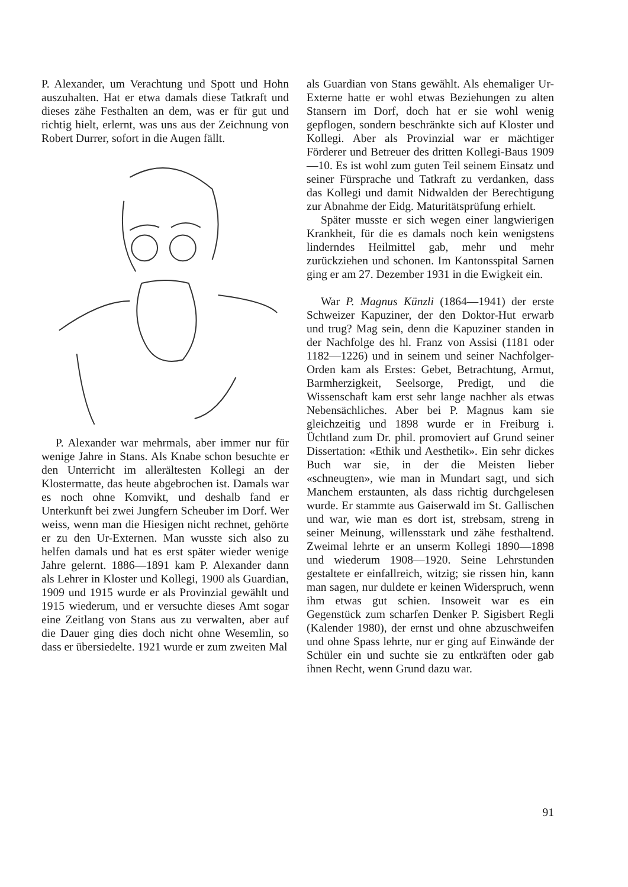P. Alexander, um Verachtung und Spott und Hohn auszuhalten. Hat er etwa damals diese Tatkraft und dieses zähe Festhalten an dem, was er für gut und richtig hielt, erlernt, was uns aus der Zeichnung von Robert Durrer, sofort in die Augen fällt.
P. Alexander war mehrmals, aber immer nur für wenige Jahre in Stans. Als Knabe schon besuchte er den Unterricht im allerältesten Kollegi an der Klostermatte, das heute abgebrochen ist. Damals war es noch ohne Komvikt, und deshalb fand er Unterkunft bei zwei Jungfern Scheuber im Dorf. Wer weiss, wenn man die Hiesigen nicht rechnet, gehörte er zu den Ur-Externen. Man wusste sich also zu helfen damals und hat es erst später wieder wenige Jahre gelernt. 1886—1891 kam P. Alexander dann als Lehrer in Kloster und Kollegi, 1900 als Guardian, 1909 und 1915 wurde er als Provinzial gewählt und 1915 wiederum, und er versuchte dieses Amt sogar eine Zeitlang von Stans aus zu verwalten, aber auf die Dauer ging dies doch nicht ohne Wesemlin, so dass er übersiedelte. 1921 wurde er zum zweiten Mal
als Guardian von Stans gewählt. Als ehemaliger Ur-Externe hatte er wohl etwas Beziehungen zu alten Stansern im Dorf, doch hat er sie wohl wenig gepflogen, sondern beschränkte sich auf Kloster und Kollegi. Aber als Provinzial war er mächtiger Förderer und Betreuer des dritten Kollegi-Baus 1909—10. Es ist wohl zum guten Teil seinem Einsatz und seiner Fürsprache und Tatkraft zu verdanken, dass das Kollegi und damit Nidwalden der Berechtigung zur Abnahme der Eidg. Maturitätsprüfung erhielt.
Später musste er sich wegen einer langwierigen Krankheit, für die es damals noch kein wenigstens linderndes Heilmittel gab, mehr und mehr zurückziehen und schonen. Im Kantonsspital Sarnen ging er am 27. Dezember 1931 in die Ewigkeit ein.
War P. Magnus Künzli (1864—1941) der erste Schweizer Kapuziner, der den Doktor-Hut erwarb und trug? Mag sein, denn die Kapuziner standen in der Nachfolge des hl. Franz von Assisi (1181 oder 1182—1226) und in seinem und seiner Nachfolger-Orden kam als Erstes: Gebet, Betrachtung, Armut, Barmherzigkeit, Seelsorge, Predigt, und die Wissenschaft kam erst sehr lange nachher als etwas Nebensächliches. Aber bei P. Magnus kam sie gleichzeitig und 1898 wurde er in Freiburg i. Üchtland zum Dr. phil. promoviert auf Grund seiner Dissertation: «Ethik und Aesthetik». Ein sehr dickes Buch war sie, in der die Meisten lieber «schneugten», wie man in Mundart sagt, und sich Manchem erstaunten, als dass richtig durchgelesen wurde. Er stammte aus Gaiserwald im St. Gallischen und war, wie man es dort ist, strebsam, streng in seiner Meinung, willensstark und zähe festhaltend. Zweimal lehrte er an unserm Kollegi 1890—1898 und wiederum 1908—1920. Seine Lehrstunden gestaltete er einfallreich, witzig; sie rissen hin, kann man sagen, nur duldete er keinen Widerspruch, wenn ihm etwas gut schien. Insoweit war es ein Gegenstück zum scharfen Denker P. Sigisbert Regli (Kalender 1980), der ernst und ohne abzuschweifen und ohne Spass lehrte, nur er ging auf Einwände der Schüler ein und suchte sie zu entkräften oder gab ihnen Recht, wenn Grund dazu war.
91